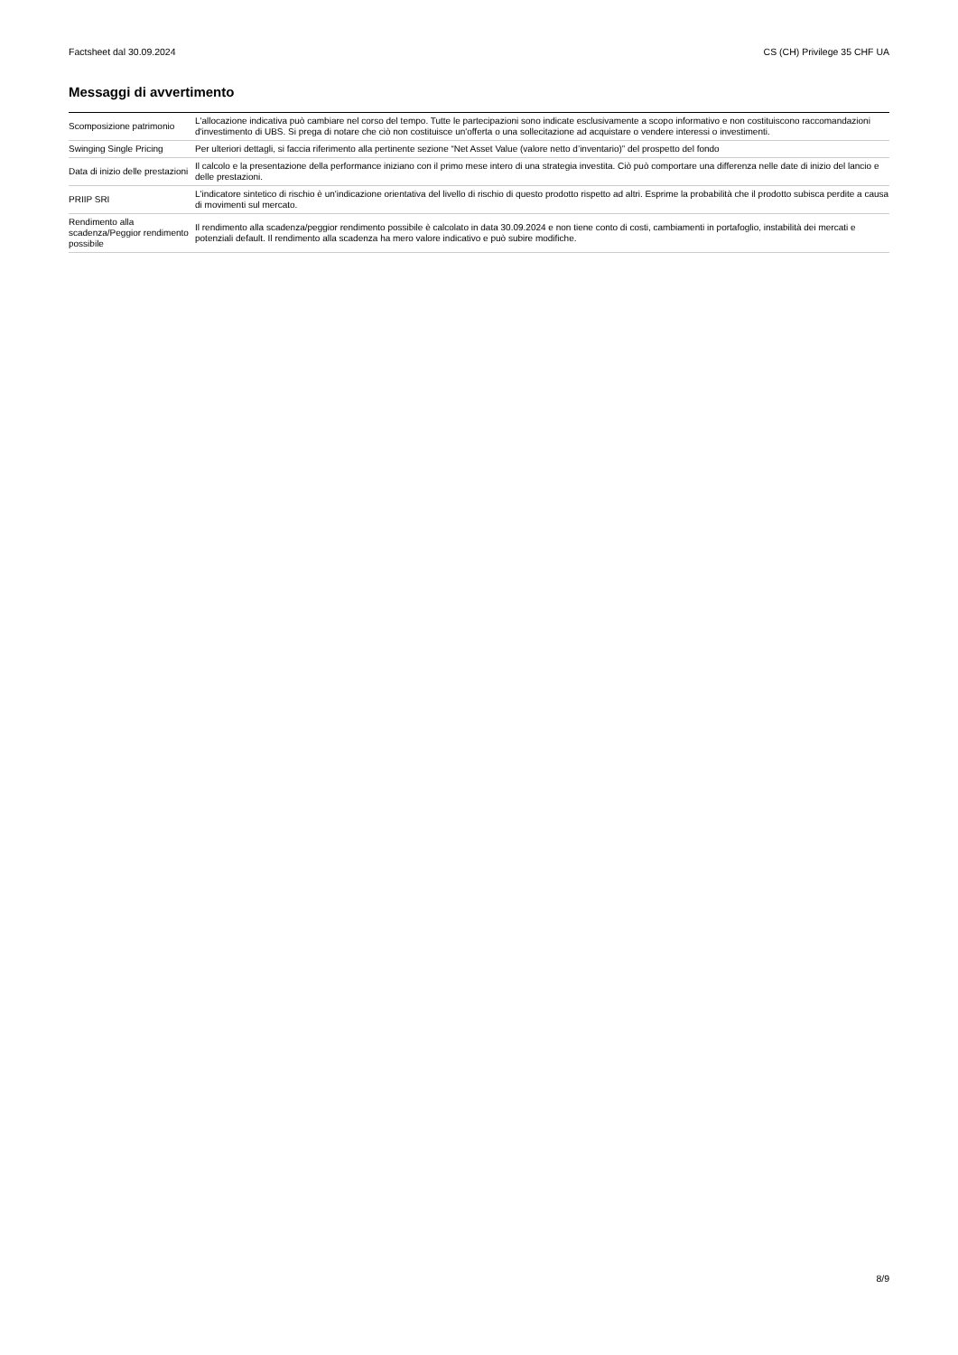Factsheet dal 30.09.2024 CS (CH) Privilege 35 CHF UA
Messaggi di avvertimento
| Scomposizione patrimonio | L'allocazione indicativa può cambiare nel corso del tempo. Tutte le partecipazioni sono indicate esclusivamente a scopo informativo e non costituiscono raccomandazioni d'investimento di UBS. Si prega di notare che ciò non costituisce un'offerta o una sollecitazione ad acquistare o vendere interessi o investimenti. |
| Swinging Single Pricing | Per ulteriori dettagli, si faccia riferimento alla pertinente sezione “Net Asset Value (valore netto d’inventario)” del prospetto del fondo |
| Data di inizio delle prestazioni | Il calcolo e la presentazione della performance iniziano con il primo mese intero di una strategia investita. Ciò può comportare una differenza nelle date di inizio del lancio e delle prestazioni. |
| PRIIP SRI | L'indicatore sintetico di rischio è un'indicazione orientativa del livello di rischio di questo prodotto rispetto ad altri. Esprime la probabilità che il prodotto subisca perdite a causa di movimenti sul mercato. |
| Rendimento alla scadenza/Peggior rendimento possibile | Il rendimento alla scadenza/peggior rendimento possibile è calcolato in data 30.09.2024 e non tiene conto di costi, cambiamenti in portafoglio, instabilità dei mercati e potenziali default. Il rendimento alla scadenza ha mero valore indicativo e può subire modifiche. |
8/9